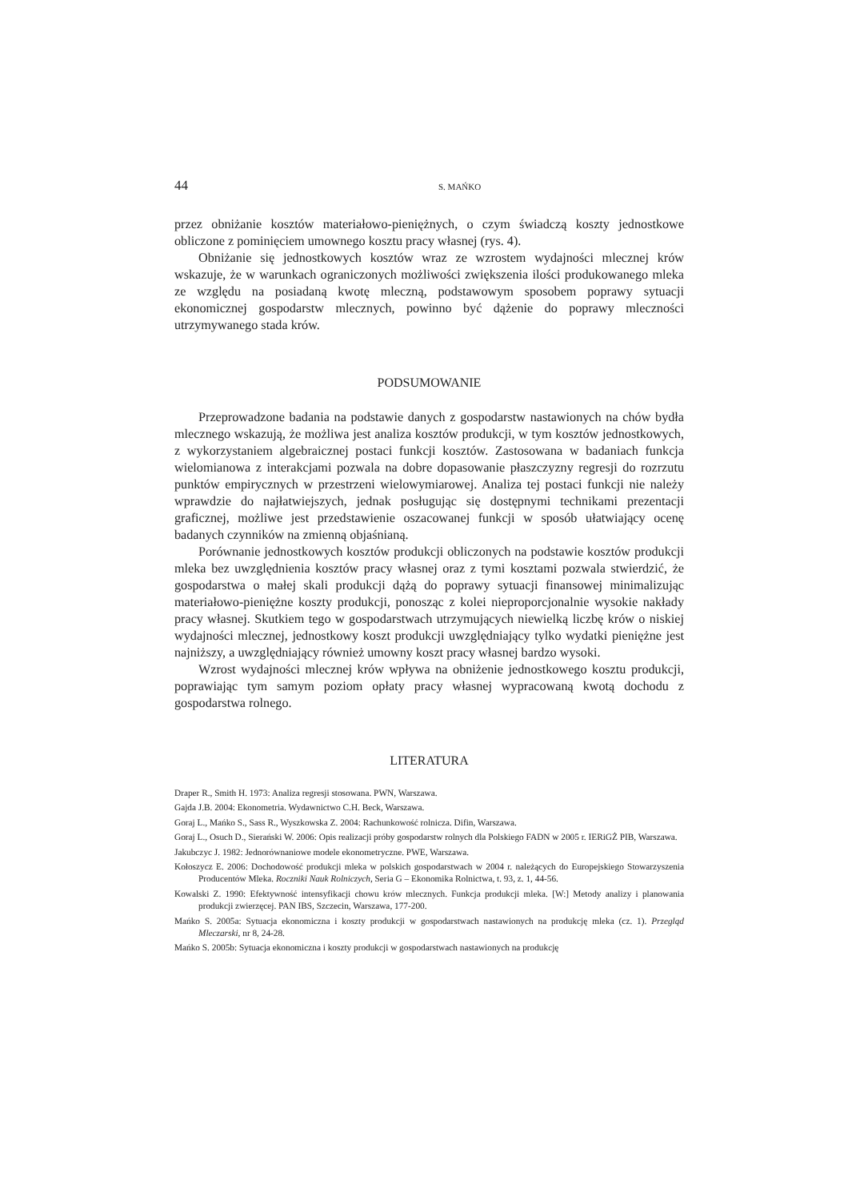44 S. MAŃKO
przez obniżanie kosztów materiałowo-pieniężnych, o czym świadczą koszty jednostkowe obliczone z pominięciem umownego kosztu pracy własnej (rys. 4).
Obniżanie się jednostkowych kosztów wraz ze wzrostem wydajności mlecznej krów wskazuje, że w warunkach ograniczonych możliwości zwiększenia ilości produkowanego mleka ze względu na posiadaną kwotę mleczną, podstawowym sposobem poprawy sytuacji ekonomicznej gospodarstw mlecznych, powinno być dążenie do poprawy mleczności utrzymywanego stada krów.
PODSUMOWANIE
Przeprowadzone badania na podstawie danych z gospodarstw nastawionych na chów bydła mlecznego wskazują, że możliwa jest analiza kosztów produkcji, w tym kosztów jednostkowych, z wykorzystaniem algebraicznej postaci funkcji kosztów. Zastosowana w badaniach funkcja wielomianowa z interakcjami pozwala na dobre dopasowanie płaszczyzny regresji do rozrzutu punktów empirycznych w przestrzeni wielowymiarowej. Analiza tej postaci funkcji nie należy wprawdzie do najłatwiejszych, jednak posługując się dostępnymi technikami prezentacji graficznej, możliwe jest przedstawienie oszacowanej funkcji w sposób ułatwiający ocenę badanych czynników na zmienną objaśnianą.
Porównanie jednostkowych kosztów produkcji obliczonych na podstawie kosztów produkcji mleka bez uwzględnienia kosztów pracy własnej oraz z tymi kosztami pozwala stwierdzić, że gospodarstwa o małej skali produkcji dążą do poprawy sytuacji finansowej minimalizując materiałowo-pieniężne koszty produkcji, ponosząc z kolei nieproporcjonalnie wysokie nakłady pracy własnej. Skutkiem tego w gospodarstwach utrzymujących niewielką liczbę krów o niskiej wydajności mlecznej, jednostkowy koszt produkcji uwzględniający tylko wydatki pieniężne jest najniższy, a uwzględniający również umowny koszt pracy własnej bardzo wysoki.
Wzrost wydajności mlecznej krów wpływa na obniżenie jednostkowego kosztu produkcji, poprawiając tym samym poziom opłaty pracy własnej wypracowaną kwotą dochodu z gospodarstwa rolnego.
LITERATURA
Draper R., Smith H. 1973: Analiza regresji stosowana. PWN, Warszawa.
Gajda J.B. 2004: Ekonometria. Wydawnictwo C.H. Beck, Warszawa.
Goraj L., Mańko S., Sass R., Wyszkowska Z. 2004: Rachunkowość rolnicza. Difin, Warszawa.
Goraj L., Osuch D., Sierański W. 2006: Opis realizacji próby gospodarstw rolnych dla Polskiego FADN w 2005 r. IERiGŻ PIB, Warszawa.
Jakubczyc J. 1982: Jednorównaniowe modele ekonometryczne. PWE, Warszawa.
Kołoszycz E. 2006: Dochodowość produkcji mleka w polskich gospodarstwach w 2004 r. należących do Europejskiego Stowarzyszenia Producentów Mleka. Roczniki Nauk Rolniczych, Seria G – Ekonomika Rolnictwa, t. 93, z. 1, 44-56.
Kowalski Z. 1990: Efektywność intensyfikacji chowu krów mlecznych. Funkcja produkcji mleka. [W:] Metody analizy i planowania produkcji zwierzęcej. PAN IBS, Szczecin, Warszawa, 177-200.
Mańko S. 2005a: Sytuacja ekonomiczna i koszty produkcji w gospodarstwach nastawionych na produkcję mleka (cz. 1). Przegląd Mleczarski, nr 8, 24-28.
Mańko S. 2005b: Sytuacja ekonomiczna i koszty produkcji w gospodarstwach nastawionych na produkcję